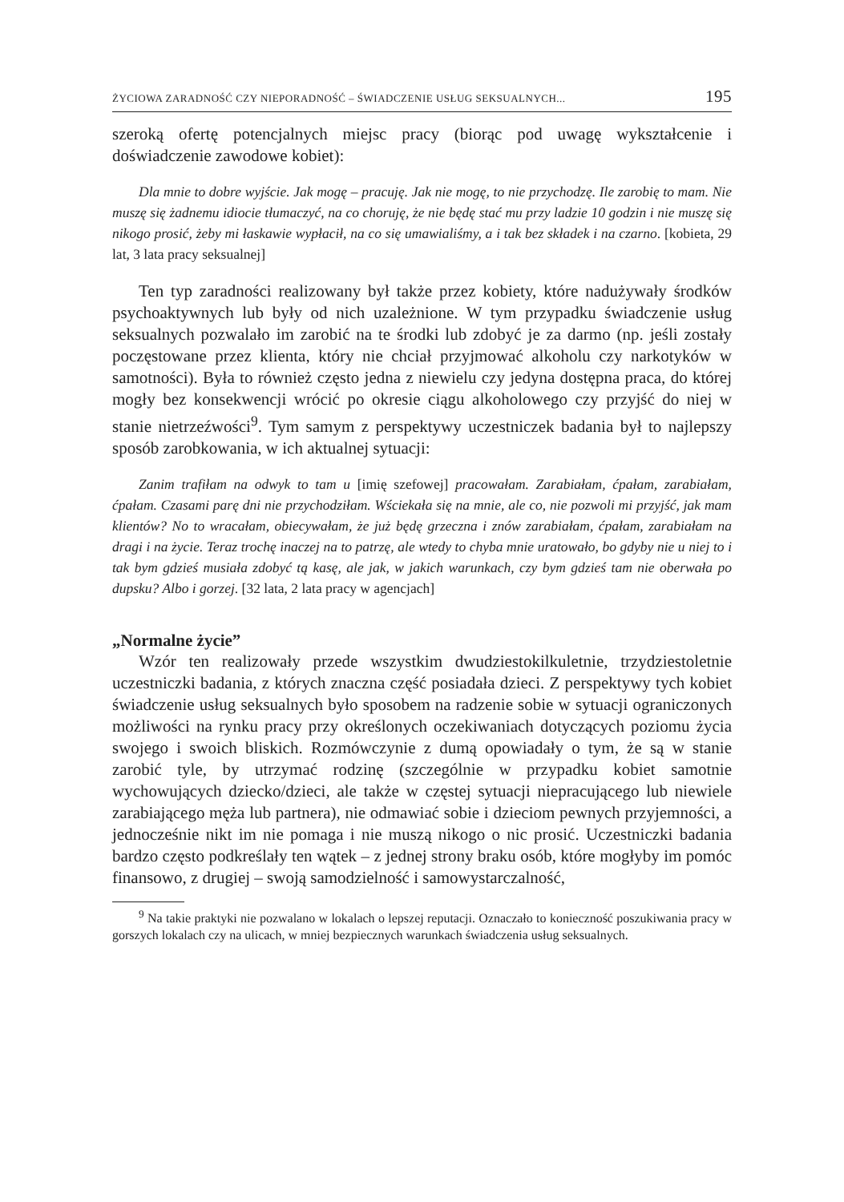ŻYCIOWA ZARADNOŚĆ CZY NIEPORADNOŚĆ – ŚWIADCZENIE USŁUG SEKSUALNYCH... 195
szeroką ofertę potencjalnych miejsc pracy (biorąc pod uwagę wykształcenie i doświadczenie zawodowe kobiet):
Dla mnie to dobre wyjście. Jak mogę – pracuję. Jak nie mogę, to nie przychodzę. Ile zarobię to mam. Nie muszę się żadnemu idiocie tłumaczyć, na co choruję, że nie będę stać mu przy ladzie 10 godzin i nie muszę się nikogo prosić, żeby mi łaskawie wypłacił, na co się umawialiśmy, a i tak bez składek i na czarno. [kobieta, 29 lat, 3 lata pracy seksualnej]
Ten typ zaradności realizowany był także przez kobiety, które nadużywały środków psychoaktywnych lub były od nich uzależnione. W tym przypadku świadczenie usług seksualnych pozwalało im zarobić na te środki lub zdobyć je za darmo (np. jeśli zostały poczęstowane przez klienta, który nie chciał przyjmować alkoholu czy narkotyków w samotności). Była to również często jedna z niewielu czy jedyna dostępna praca, do której mogły bez konsekwencji wrócić po okresie ciągu alkoholowego czy przyjść do niej w stanie nietrzeźwości<sup>9</sup>. Tym samym z perspektywy uczestniczek badania był to najlepszy sposób zarobkowania, w ich aktualnej sytuacji:
Zanim trafiłam na odwyk to tam u [imię szefowej] pracowałam. Zarabiałam, ćpałam, zarabiałam, ćpałam. Czasami parę dni nie przychodziłam. Wściekała się na mnie, ale co, nie pozwoli mi przyjść, jak mam klientów? No to wracałam, obiecywałam, że już będę grzeczna i znów zarabiałam, ćpałam, zarabiałam na dragi i na życie. Teraz trochę inaczej na to patrzę, ale wtedy to chyba mnie uratowało, bo gdyby nie u niej to i tak bym gdzieś musiała zdobyć tą kasę, ale jak, w jakich warunkach, czy bym gdzieś tam nie oberwała po dupsku? Albo i gorzej. [32 lata, 2 lata pracy w agencjach]
„Normalne życie”
Wzór ten realizowały przede wszystkim dwudziestokilkuletnie, trzydziestoletnie uczestniczki badania, z których znaczna część posiadała dzieci. Z perspektywy tych kobiet świadczenie usług seksualnych było sposobem na radzenie sobie w sytuacji ograniczonych możliwości na rynku pracy przy określonych oczekiwaniach dotyczących poziomu życia swojego i swoich bliskich. Rozmówczynie z dumą opowiadały o tym, że są w stanie zarobić tyle, by utrzymać rodzinę (szczególnie w przypadku kobiet samotnie wychowujących dziecko/dzieci, ale także w częstej sytuacji niepracującego lub niewiele zarabiającego męża lub partnera), nie odmawiać sobie i dzieciom pewnych przyjemności, a jednocześnie nikt im nie pomaga i nie muszą nikogo o nic prosić. Uczestniczki badania bardzo często podkreślały ten wątek – z jednej strony braku osób, które mogłyby im pomóc finansowo, z drugiej – swoją samodzielność i samowystarczalność,
<sup>9</sup> Na takie praktyki nie pozwalano w lokalach o lepszej reputacji. Oznaczało to konieczność poszukiwania pracy w gorszych lokalach czy na ulicach, w mniej bezpiecznych warunkach świadczenia usług seksualnych.